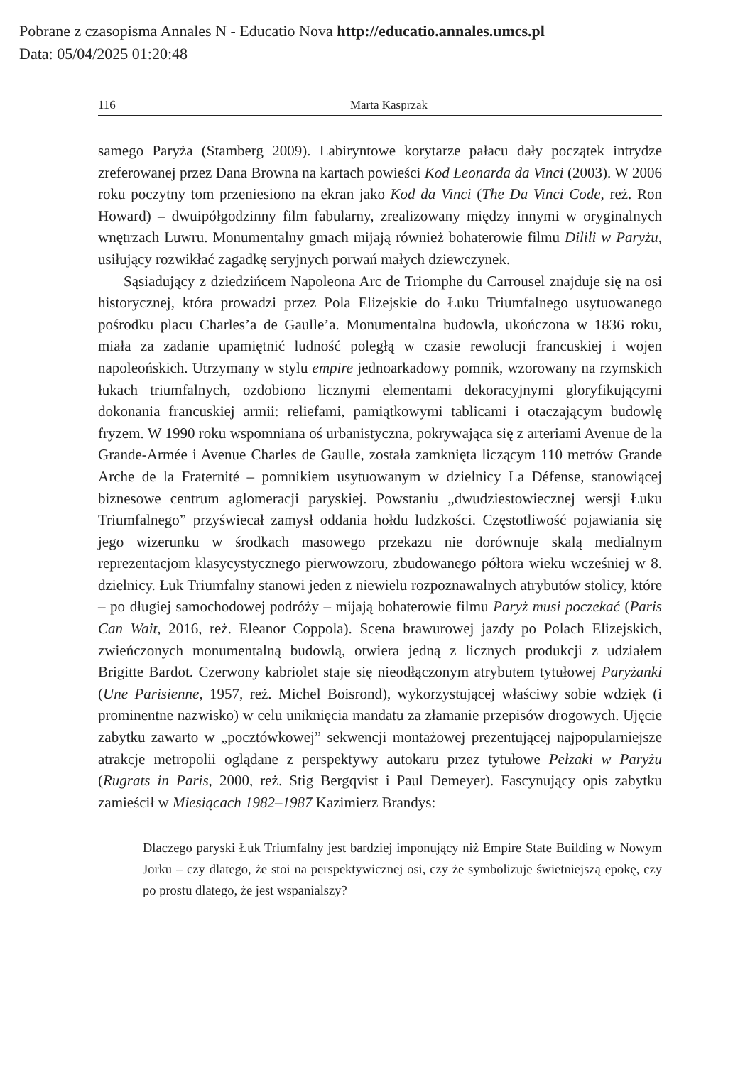Pobrane z czasopisma Annales N - Educatio Nova http://educatio.annales.umcs.pl
Data: 05/04/2025 01:20:48
116 Marta Kasprzak
samego Paryża (Stamberg 2009). Labiryntowe korytarze pałacu dały początek intrydze zreferowanej przez Dana Browna na kartach powieści Kod Leonarda da Vinci (2003). W 2006 roku poczytny tom przeniesiono na ekran jako Kod da Vinci (The Da Vinci Code, reż. Ron Howard) – dwuipółgodzinny film fabularny, zrealizowany między innymi w oryginalnych wnętrzach Luwru. Monumentalny gmach mijają również bohaterowie filmu Dilili w Paryżu, usiłujący rozwikłać zagadkę seryjnych porwań małych dziewczynek.
Sąsiadujący z dziedzińcem Napoleona Arc de Triomphe du Carrousel znajduje się na osi historycznej, która prowadzi przez Pola Elizejskie do Łuku Triumfalnego usytuowanego pośrodku placu Charles’a de Gaulle’a. Monumentalna budowla, ukończona w 1836 roku, miała za zadanie upamiętnić ludność poległą w czasie rewolucji francuskiej i wojen napoleońskich. Utrzymany w stylu empire jednoarkadowy pomnik, wzorowany na rzymskich łukach triumfalnych, ozdobiono licznymi elementami dekoracyjnymi gloryfikującymi dokonania francuskiej armii: reliefami, pamiątkowymi tablicami i otaczającym budowlę fryzem. W 1990 roku wspomniana oś urbanistyczna, pokrywająca się z arteriami Avenue de la Grande-Armée i Avenue Charles de Gaulle, została zamknięta liczącym 110 metrów Grande Arche de la Fraternité – pomnikiem usytuowanym w dzielnicy La Défense, stanowiącej biznesowe centrum aglomeracji paryskiej. Powstaniu „dwudziestowiecznej wersji Łuku Triumfalnego” przyświecał zamysł oddania hołdu ludzkości. Częstotliwość pojawiania się jego wizerunku w środkach masowego przekazu nie dorównuje skalą medialnym reprezentacjom klasycystycznego pierwowzoru, zbudowanego półtora wieku wcześniej w 8. dzielnicy. Łuk Triumfalny stanowi jeden z niewielu rozpoznawalnych atrybutów stolicy, które – po długiej samochodowej podróży – mijają bohaterowie filmu Paryż musi poczekać (Paris Can Wait, 2016, reż. Eleanor Coppola). Scena brawurowej jazdy po Polach Elizejskich, zwieńczonych monumentalną budowlą, otwiera jedną z licznych produkcji z udziałem Brigitte Bardot. Czerwony kabriolet staje się nieodłączonym atrybutem tytułowej Paryżanki (Une Parisienne, 1957, reż. Michel Boisrond), wykorzystującej właściwy sobie wdzięk (i prominentne nazwisko) w celu uniknięcia mandatu za złamanie przepisów drogowych. Ujęcie zabytku zawarto w „pocztówkowej” sekwencji montażowej prezentującej najpopularniejsze atrakcje metropolii oglądane z perspektywy autokaru przez tytułowe Pełzaki w Paryżu (Rugrats in Paris, 2000, reż. Stig Bergqvist i Paul Demeyer). Fascynujący opis zabytku zamieścił w Miesiącach 1982–1987 Kazimierz Brandys:
Dlaczego paryski Łuk Triumfalny jest bardziej imponujący niż Empire State Building w Nowym Jorku – czy dlatego, że stoi na perspektywicznej osi, czy że symbolizuje świetniejszą epokę, czy po prostu dlatego, że jest wspanialszy?